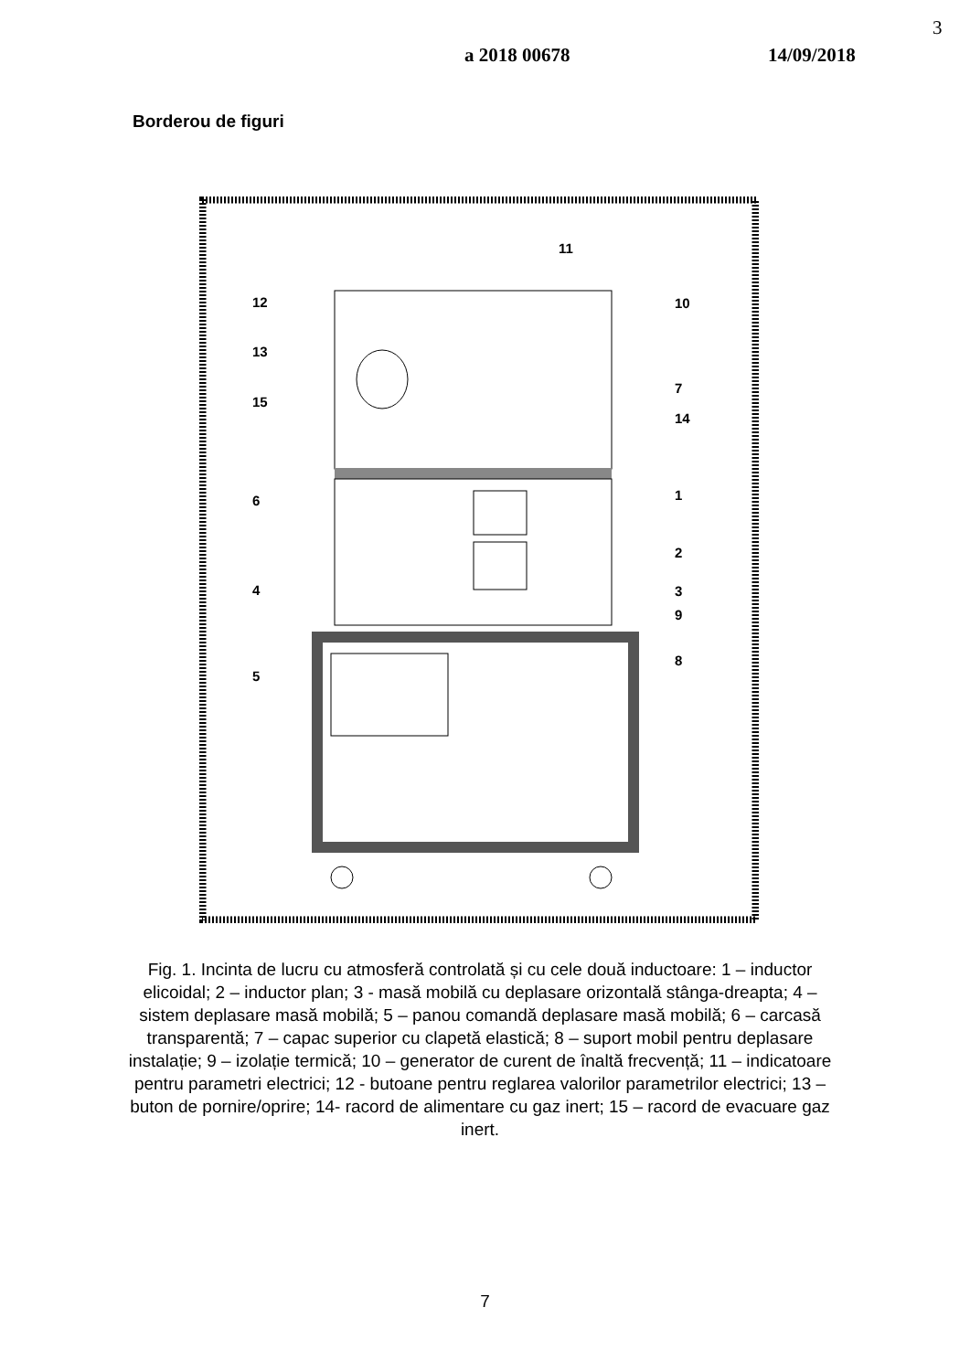a 2018 00678 14/09/2018
3
Borderou de figuri
11
12
10
13
7
15
14
6
1
2
4
3
9
8
5
Fig. 1. Incinta de lucru cu atmosferă controlată și cu cele două inductoare: 1 – inductor elicoidal; 2 – inductor plan; 3 - masă mobilă cu deplasare orizontală stânga-dreapta; 4 – sistem deplasare masă mobilă; 5 – panou comandă deplasare masă mobilă; 6 – carcasă transparentă; 7 – capac superior cu clapetă elastică; 8 – suport mobil pentru deplasare instalație; 9 – izolație termică; 10 – generator de curent de înaltă frecvență; 11 – indicatoare pentru parametri electrici; 12 - butoane pentru reglarea valorilor parametrilor electrici; 13 – buton de pornire/oprire; 14- racord de alimentare cu gaz inert; 15 – racord de evacuare gaz inert.
7